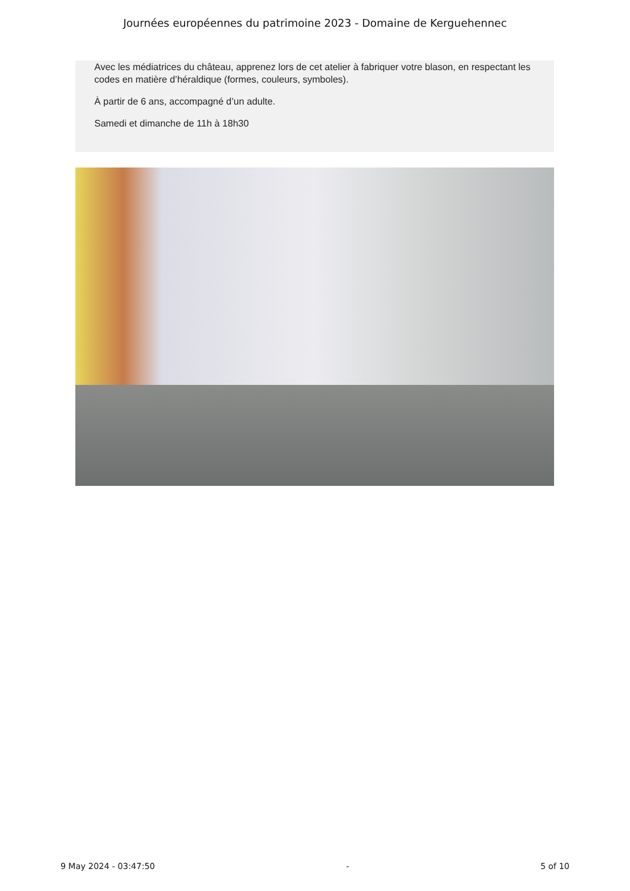Journées européennes du patrimoine 2023 - Domaine de Kerguehennec
Avec les médiatrices du château, apprenez lors de cet atelier à fabriquer votre blason, en respectant les codes en matière d’héraldique (formes, couleurs, symboles).
À partir de 6 ans, accompagné d’un adulte.
Samedi et dimanche de 11h à 18h30
9 May 2024 - 03:47:50 - 5 of 10